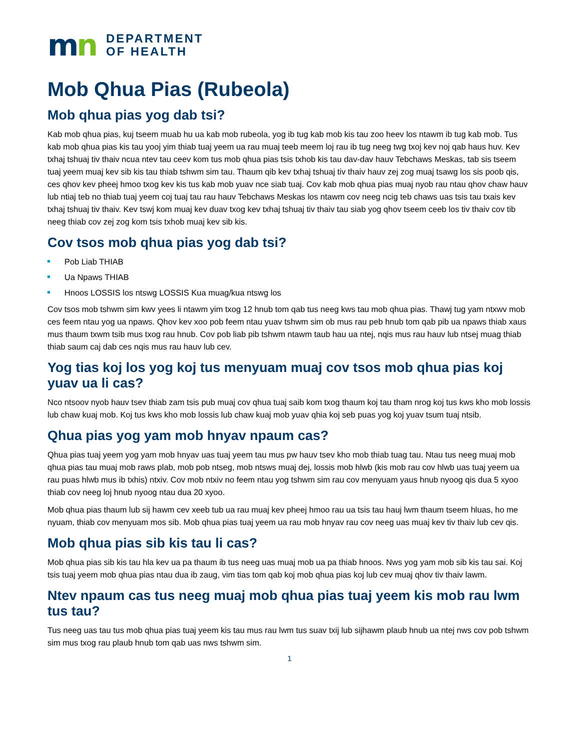mn
DEPARTMENT
OF HEALTH
Mob Qhua Pias (Rubeola)
Mob qhua pias yog dab tsi?
Kab mob qhua pias, kuj tseem muab hu ua kab mob rubeola, yog ib tug kab mob kis tau zoo heev los ntawm ib tug kab mob. Tus kab mob qhua pias kis tau yooj yim thiab tuaj yeem ua rau muaj teeb meem loj rau ib tug neeg twg txoj kev noj qab haus huv. Kev txhaj tshuaj tiv thaiv ncua ntev tau ceev kom tus mob qhua pias tsis txhob kis tau dav-dav hauv Tebchaws Meskas, tab sis tseem tuaj yeem muaj kev sib kis tau thiab tshwm sim tau. Thaum qib kev txhaj tshuaj tiv thaiv hauv zej zog muaj tsawg los sis poob qis, ces qhov kev pheej hmoo txog kev kis tus kab mob yuav nce siab tuaj. Cov kab mob qhua pias muaj nyob rau ntau qhov chaw hauv lub ntiaj teb no thiab tuaj yeem coj tuaj tau rau hauv Tebchaws Meskas los ntawm cov neeg ncig teb chaws uas tsis tau txais kev txhaj tshuaj tiv thaiv. Kev tswj kom muaj kev duav txog kev txhaj tshuaj tiv thaiv tau siab yog qhov tseem ceeb los tiv thaiv cov tib neeg thiab cov zej zog kom tsis txhob muaj kev sib kis.
Cov tsos mob qhua pias yog dab tsi?
Pob Liab THIAB
Ua Npaws THIAB
Hnoos LOSSIS los ntswg LOSSIS Kua muag/kua ntswg los
Cov tsos mob tshwm sim kwv yees li ntawm yim txog 12 hnub tom qab tus neeg kws tau mob qhua pias. Thawj tug yam ntxwv mob ces feem ntau yog ua npaws. Qhov kev xoo pob feem ntau yuav tshwm sim ob mus rau peb hnub tom qab pib ua npaws thiab xaus mus thaum txwm tsib mus txog rau hnub. Cov pob liab pib tshwm ntawm taub hau ua ntej, nqis mus rau hauv lub ntsej muag thiab thiab saum caj dab ces nqis mus rau hauv lub cev.
Yog tias koj los yog koj tus menyuam muaj cov tsos mob qhua pias koj yuav ua li cas?
Nco ntsoov nyob hauv tsev thiab zam tsis pub muaj cov qhua tuaj saib kom txog thaum koj tau tham nrog koj tus kws kho mob lossis lub chaw kuaj mob. Koj tus kws kho mob lossis lub chaw kuaj mob yuav qhia koj seb puas yog koj yuav tsum tuaj ntsib.
Qhua pias yog yam mob hnyav npaum cas?
Qhua pias tuaj yeem yog yam mob hnyav uas tuaj yeem tau mus pw hauv tsev kho mob thiab tuag tau. Ntau tus neeg muaj mob qhua pias tau muaj mob raws plab, mob pob ntseg, mob ntsws muaj dej, lossis mob hlwb (kis mob rau cov hlwb uas tuaj yeem ua rau puas hlwb mus ib txhis) ntxiv. Cov mob ntxiv no feem ntau yog tshwm sim rau cov menyuam yaus hnub nyoog qis dua 5 xyoo thiab cov neeg loj hnub nyoog ntau dua 20 xyoo.
Mob qhua pias thaum lub sij hawm cev xeeb tub ua rau muaj kev pheej hmoo rau ua tsis tau hauj lwm thaum tseem hluas, ho me nyuam, thiab cov menyuam mos sib. Mob qhua pias tuaj yeem ua rau mob hnyav rau cov neeg uas muaj kev tiv thaiv lub cev qis.
Mob qhua pias sib kis tau li cas?
Mob qhua pias sib kis tau hla kev ua pa thaum ib tus neeg uas muaj mob ua pa thiab hnoos. Nws yog yam mob sib kis tau sai. Koj tsis tuaj yeem mob qhua pias ntau dua ib zaug, vim tias tom qab koj mob qhua pias koj lub cev muaj qhov tiv thaiv lawm.
Ntev npaum cas tus neeg muaj mob qhua pias tuaj yeem kis mob rau lwm tus tau?
Tus neeg uas tau tus mob qhua pias tuaj yeem kis tau mus rau lwm tus suav txij lub sijhawm plaub hnub ua ntej nws cov pob tshwm sim mus txog rau plaub hnub tom qab uas nws tshwm sim.
1